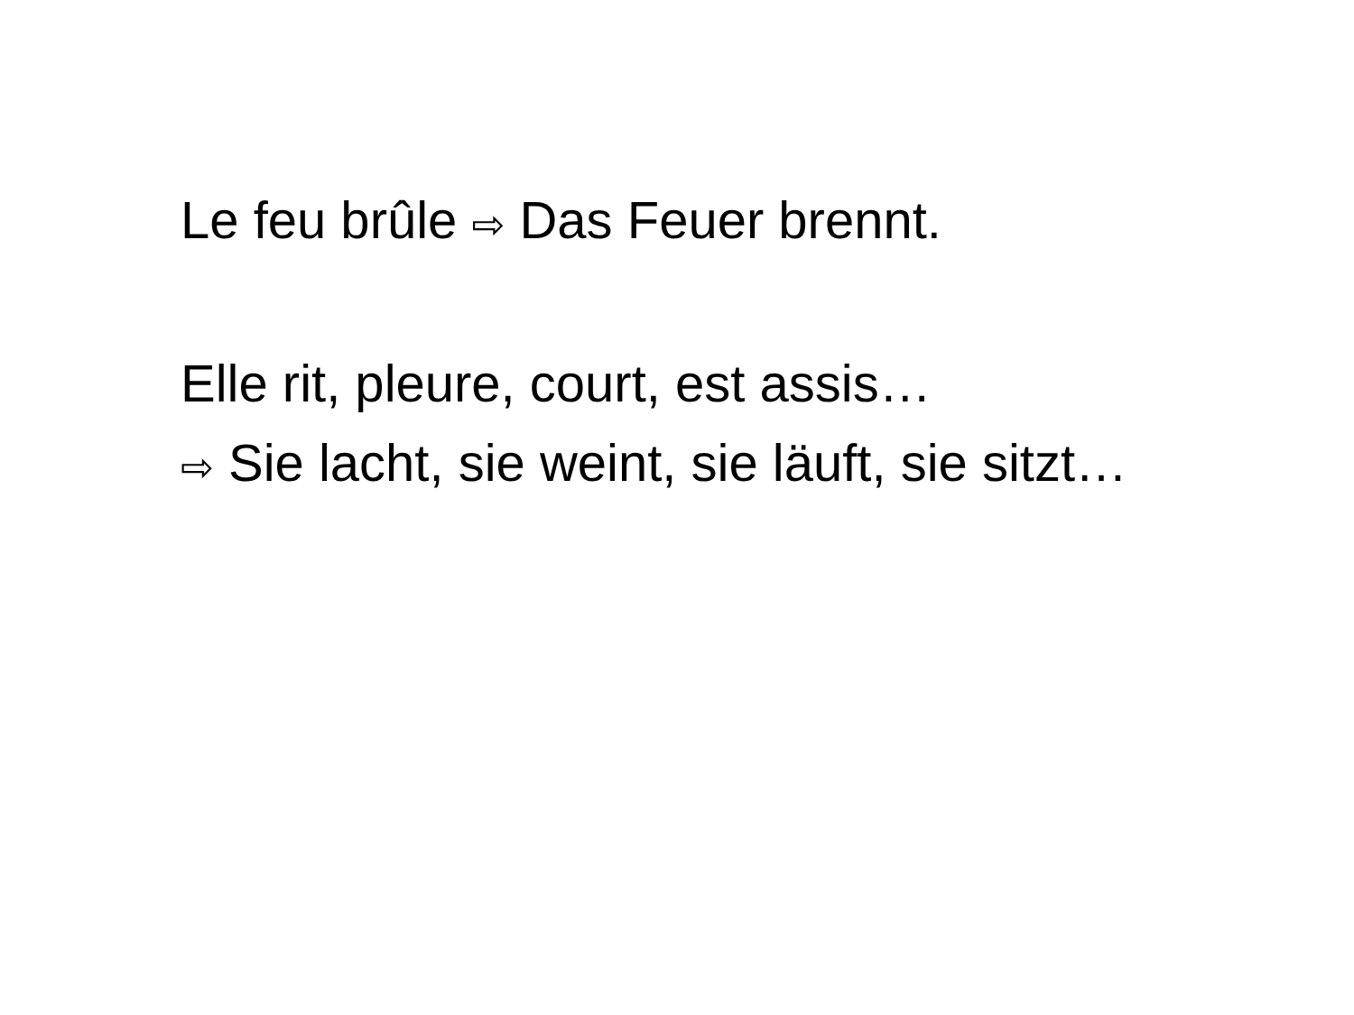Le feu brûle ⇨ Das Feuer brennt.
Elle rit, pleure, court, est assis…
⇨ Sie lacht, sie weint, sie läuft, sie sitzt…